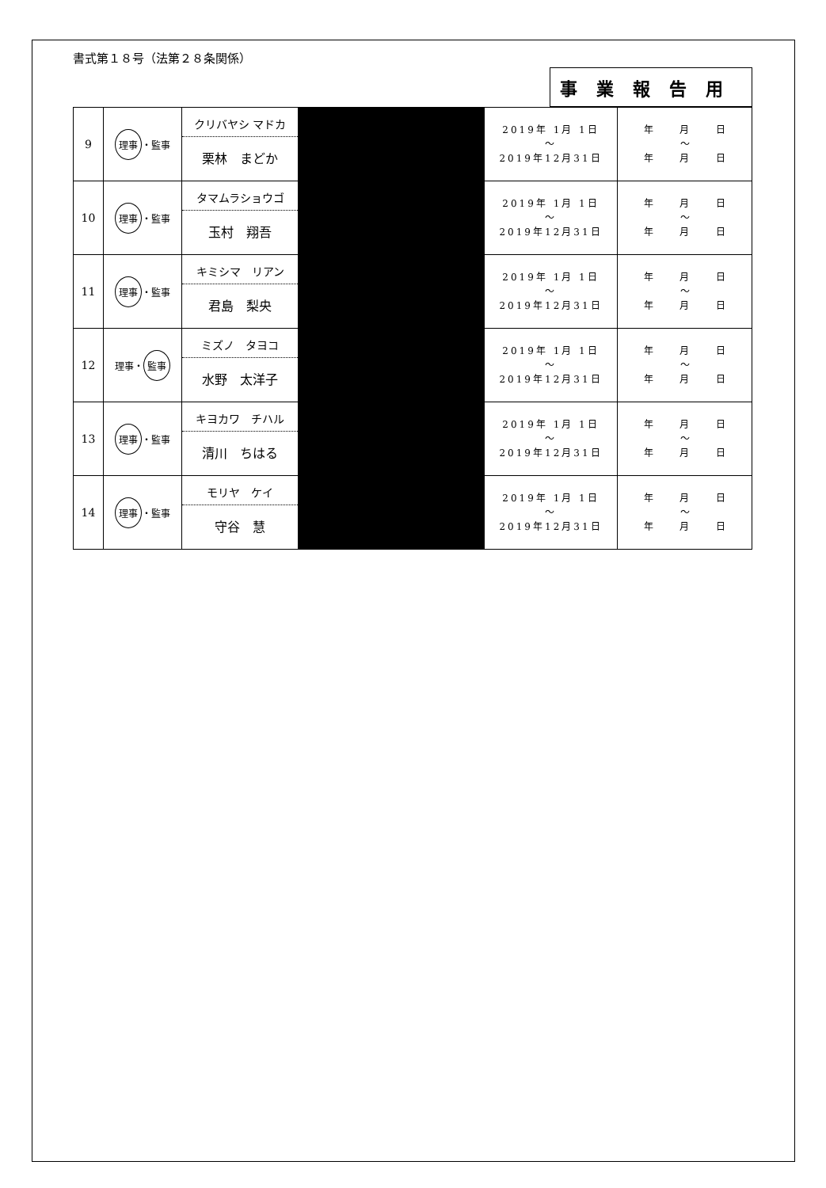書式第１８号（法第２８条関係）
事業報告用
| 9 | 理事 ・監事 | クリバヤシ マドカ 栗林 まどか | | 2019年 1月 1日 ～ 2019年12月31日 | 年 月 日 ～ 年 月 日 |
| 10 | 理事 ・監事 | タマムラショウゴ 玉村 翔吾 | | 2019年 1月 1日 ～ 2019年12月31日 | 年 月 日 ～ 年 月 日 |
| 11 | 理事 ・監事 | キミシマ リアン 君島 梨央 | | 2019年 1月 1日 ～ 2019年12月31日 | 年 月 日 ～ 年 月 日 |
| 12 | 理事・ 監事 | ミズノ タヨコ 水野 太洋子 | | 2019年 1月 1日 ～ 2019年12月31日 | 年 月 日 ～ 年 月 日 |
| 13 | 理事 ・監事 | キヨカワ チハル 清川 ちはる | | 2019年 1月 1日 ～ 2019年12月31日 | 年 月 日 ～ 年 月 日 |
| 14 | 理事 ・監事 | モリヤ ケイ 守谷 慧 | | 2019年 1月 1日 ～ 2019年12月31日 | 年 月 日 ～ 年 月 日 |